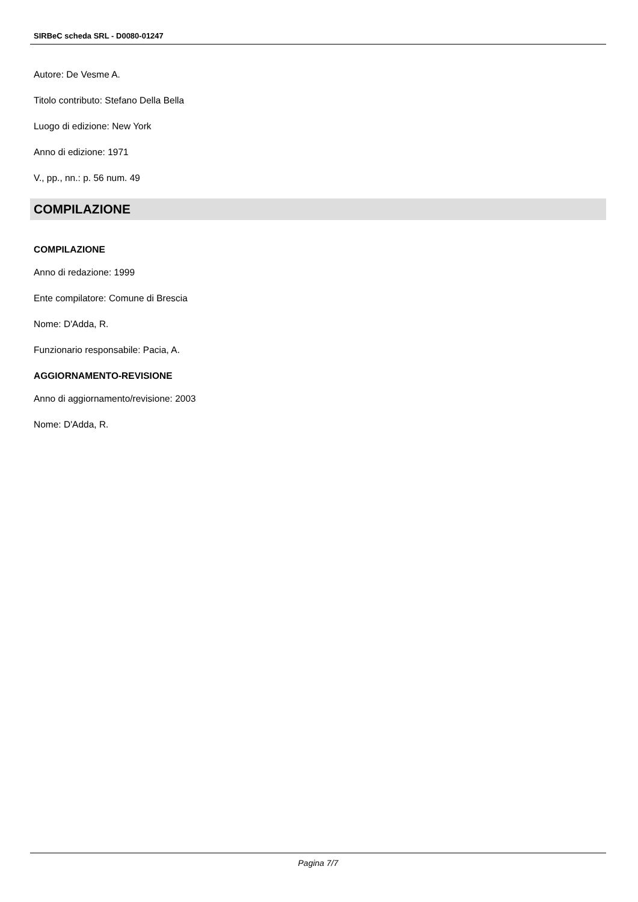SIRBeC scheda SRL - D0080-01247
Autore: De Vesme A.
Titolo contributo: Stefano Della Bella
Luogo di edizione: New York
Anno di edizione: 1971
V., pp., nn.: p. 56 num. 49
COMPILAZIONE
COMPILAZIONE
Anno di redazione: 1999
Ente compilatore: Comune di Brescia
Nome: D'Adda, R.
Funzionario responsabile: Pacia, A.
AGGIORNAMENTO-REVISIONE
Anno di aggiornamento/revisione: 2003
Nome: D'Adda, R.
Pagina 7/7